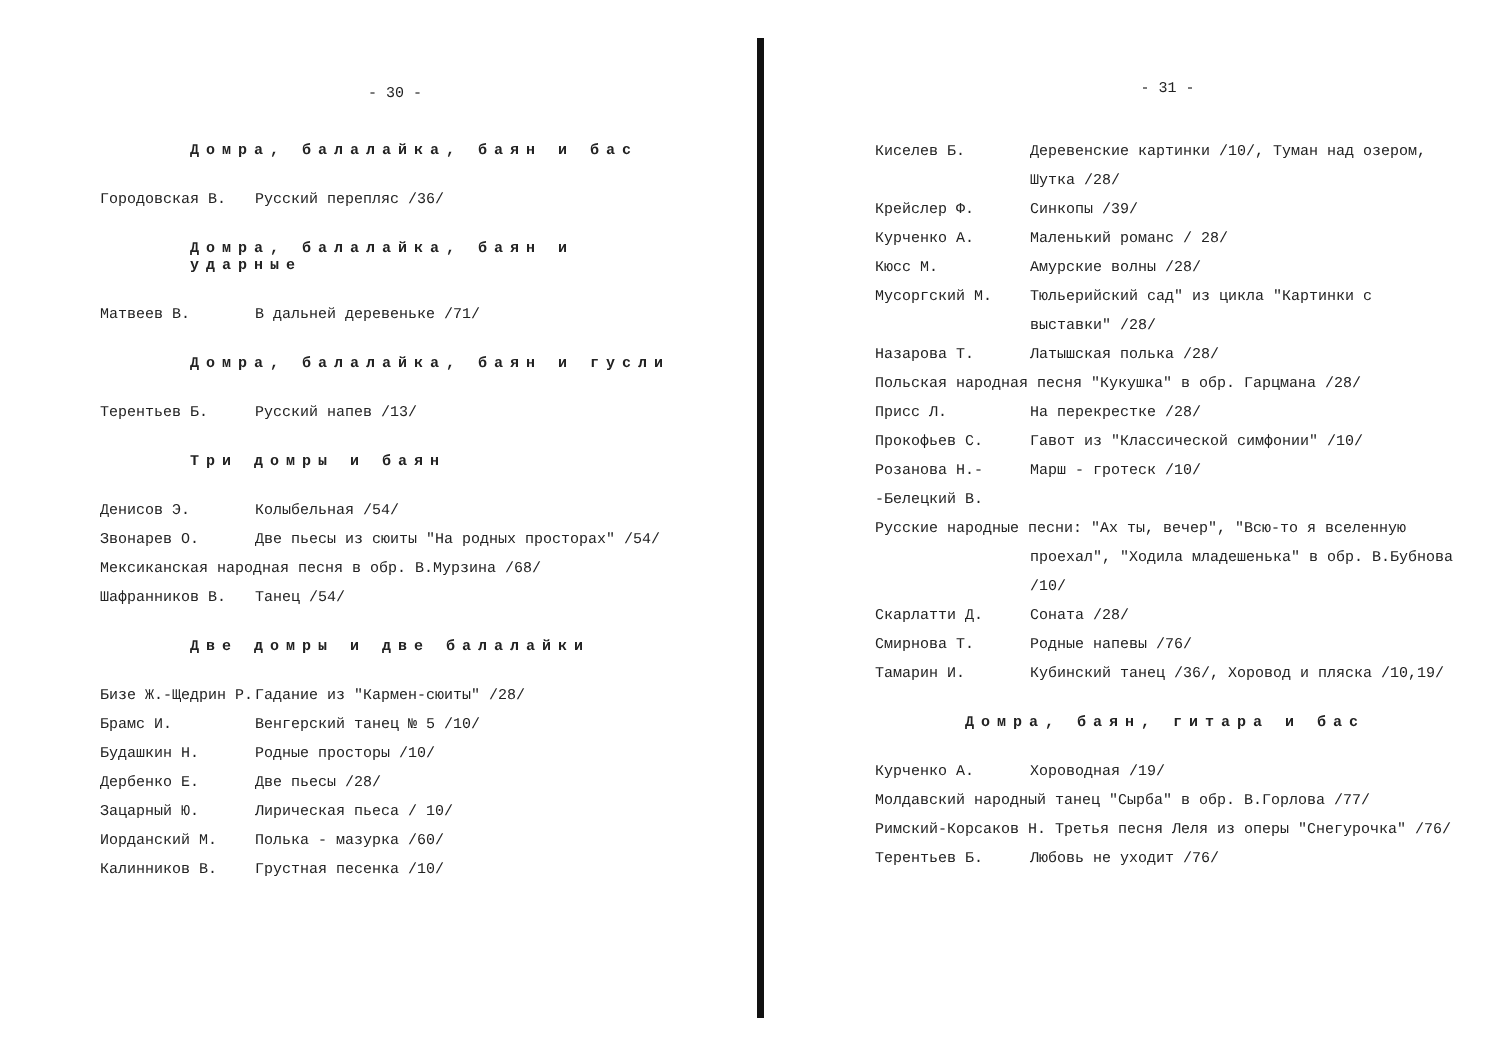- 30 -
Домра, балалайка, баян и бас
Городовская В. Русский перепляс /36/
Домра, балалайка, баян и ударные
Матвеев В. В дальней деревеньке /71/
Домра, балалайка, баян и гусли
Терентьев Б. Русский напев /13/
Три домры и баян
Денисов Э. Колыбельная /54/
Звонарев О. Две пьесы из сюиты "На родных просторах" /54/
Мексиканская народная песня в обр. В.Мурзина /68/
Шафранников В. Танец /54/
Две домры и две балалайки
Бизе Ж.-Щедрин Р. Гадание из "Кармен-сюиты" /28/
Брамс И. Венгерский танец № 5 /10/
Будашкин Н. Родные просторы /10/
Дербенко Е. Две пьесы /28/
Зацарный Ю. Лирическая пьеса / 10/
Иорданский М. Полька - мазурка /60/
Калинников В. Грустная песенка /10/
- 31 -
Киселев Б. Деревенские картинки /10/, Туман над озером, Шутка /28/
Крейслер Ф. Синкопы /39/
Курченко А. Маленький романс / 28/
Кюсс М. Амурские волны /28/
Мусоргский М. Тюльерийский сад" из цикла "Картинки с выставки" /28/
Назарова Т. Латышская полька /28/
Польская народная песня "Кукушка" в обр. Гарцмана /28/
Присс Л. На перекрестке /28/
Прокофьев С. Гавот из "Классической симфонии" /10/
Розанова Н.-
-Белецкий В.
Марш - гротеск /10/
Русские народные песни: "Ах ты, вечер", "Всю-то я вселенную
проехал", "Ходила младешенька" в обр. В.Бубнова /10/
Скарлатти Д. Соната /28/
Смирнова Т. Родные напевы /76/
Тамарин И. Кубинский танец /36/, Хоровод и пляска /10,19/
Домра, баян, гитара и бас
Курченко А. Хороводная /19/
Молдавский народный танец "Сырба" в обр. В.Горлова /77/
Римский-Корсаков Н. Третья песня Леля из оперы "Снегурочка" /76/
Терентьев Б. Любовь не уходит /76/